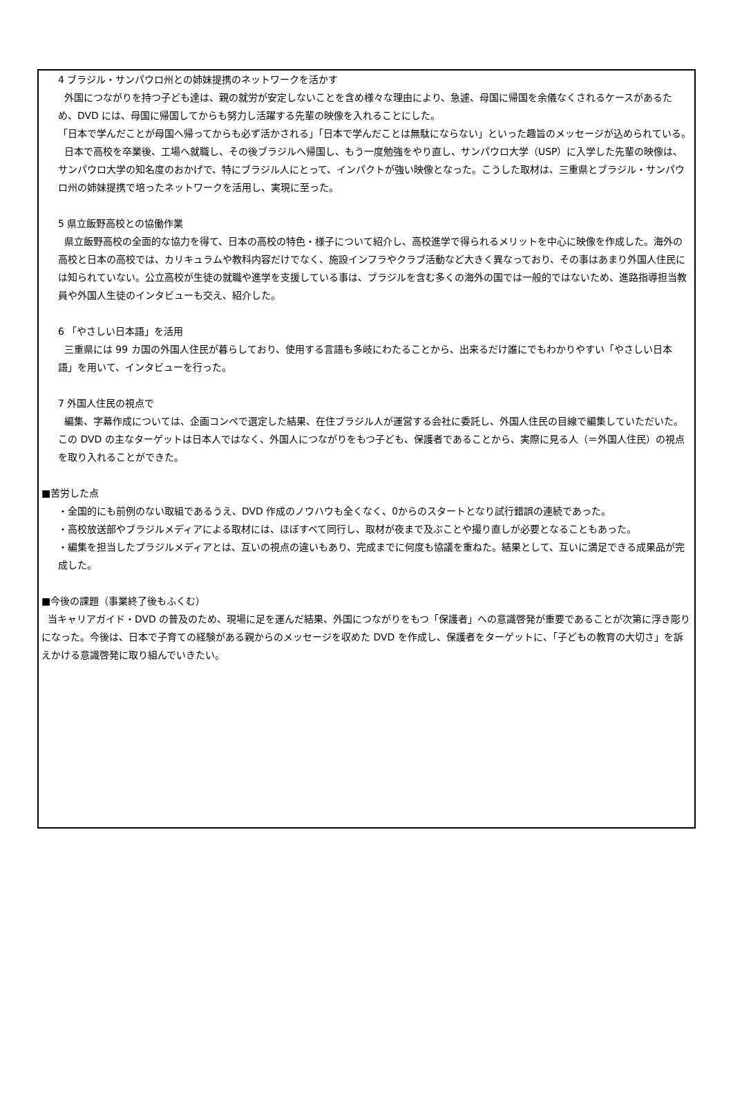4 ブラジル・サンパウロ州との姉妹提携のネットワークを活かす
外国につながりを持つ子ども達は、親の就労が安定しないことを含め様々な理由により、急遽、母国に帰国を余儀なくされるケースがあるため、DVD には、母国に帰国してからも努力し活躍する先輩の映像を入れることにした。
「日本で学んだことが母国へ帰ってからも必ず活かされる」「日本で学んだことは無駄にならない」といった趣旨のメッセージが込められている。
日本で高校を卒業後、工場へ就職し、その後ブラジルへ帰国し、もう一度勉強をやり直し、サンパウロ大学（USP）に入学した先輩の映像は、サンパウロ大学の知名度のおかげで、特にブラジル人にとって、インパクトが強い映像となった。こうした取材は、三重県とブラジル・サンパウロ州の姉妹提携で培ったネットワークを活用し、実現に至った。
5 県立飯野高校との協働作業
県立飯野高校の全面的な協力を得て、日本の高校の特色・様子について紹介し、高校進学で得られるメリットを中心に映像を作成した。海外の高校と日本の高校では、カリキュラムや教科内容だけでなく、施設インフラやクラブ活動など大きく異なっており、その事はあまり外国人住民には知られていない。公立高校が生徒の就職や進学を支援している事は、ブラジルを含む多くの海外の国では一般的ではないため、進路指導担当教員や外国人生徒のインタビューも交え、紹介した。
6 「やさしい日本語」を活用
三重県には 99 カ国の外国人住民が暮らしており、使用する言語も多岐にわたることから、出来るだけ誰にでもわかりやすい「やさしい日本語」を用いて、インタビューを行った。
7 外国人住民の視点で
編集、字幕作成については、企画コンペで選定した結果、在住ブラジル人が運営する会社に委託し、外国人住民の目線で編集していただいた。この DVD の主なターゲットは日本人ではなく、外国人につながりをもつ子ども、保護者であることから、実際に見る人（＝外国人住民）の視点を取り入れることができた。
■苦労した点
・全国的にも前例のない取組であるうえ、DVD 作成のノウハウも全くなく、0からのスタートとなり試行錯誤の連続であった。
・高校放送部やブラジルメディアによる取材には、ほぼすべて同行し、取材が夜まで及ぶことや撮り直しが必要となることもあった。
・編集を担当したブラジルメディアとは、互いの視点の違いもあり、完成までに何度も協議を重ねた。結果として、互いに満足できる成果品が完成した。
■今後の課題（事業終了後もふくむ）
当キャリアガイド・DVD の普及のため、現場に足を運んだ結果、外国につながりをもつ「保護者」への意識啓発が重要であることが次第に浮き彫りになった。今後は、日本で子育ての経験がある親からのメッセージを収めた DVD を作成し、保護者をターゲットに、「子どもの教育の大切さ」を訴えかける意識啓発に取り組んでいきたい。